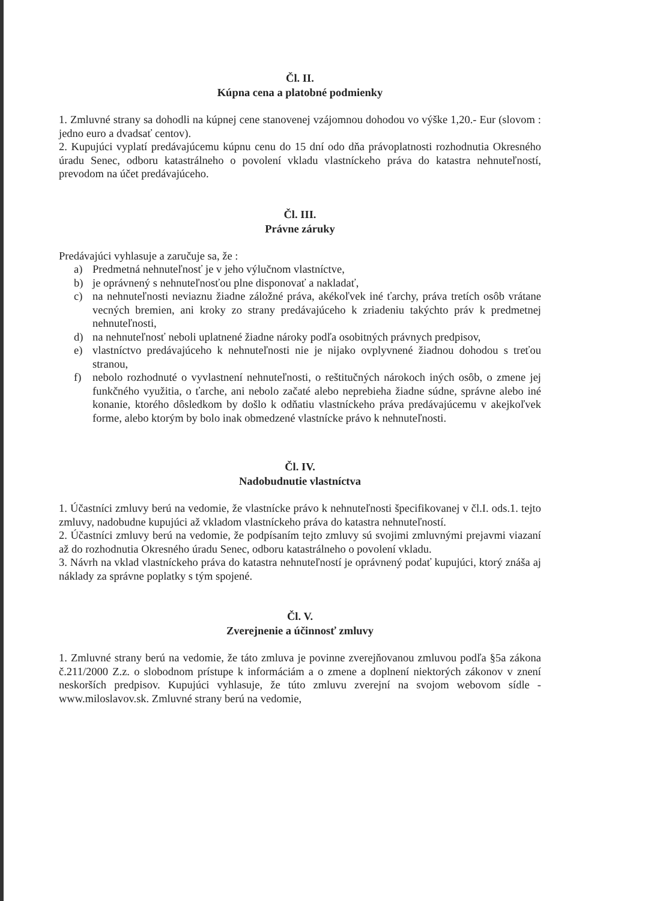Čl. II.
Kúpna cena a platobné podmienky
1. Zmluvné strany sa dohodli na kúpnej cene stanovenej vzájomnou dohodou vo výške 1,20.- Eur (slovom : jedno euro a dvadsať centov).
2. Kupujúci vyplatí predávajúcemu kúpnu cenu do 15 dní odo dňa právoplatnosti rozhodnutia Okresného úradu Senec, odboru katastrálneho o povolení vkladu vlastníckeho práva do katastra nehnuteľností, prevodom na účet predávajúceho.
Čl. III.
Právne záruky
Predávajúci vyhlasuje a zaručuje sa, že :
a) Predmetná nehnuteľnosť je v jeho výlučnom vlastníctve,
b) je oprávnený s nehnuteľnosťou plne disponovať a nakladať,
c) na nehnuteľnosti neviaznu žiadne záložné práva, akékoľvek iné ťarchy, práva tretích osôb vrátane vecných bremien, ani kroky zo strany predávajúceho k zriadeniu takýchto práv k predmetnej nehnuteľnosti,
d) na nehnuteľnosť neboli uplatnené žiadne nároky podľa osobitných právnych predpisov,
e) vlastníctvo predávajúceho k nehnuteľnosti nie je nijako ovplyvnené žiadnou dohodou s treťou stranou,
f) nebolo rozhodnuté o vyvlastnení nehnuteľnosti, o reštitučných nárokoch iných osôb, o zmene jej funkčného využitia, o ťarche, ani nebolo začaté alebo neprebieha žiadne súdne, správne alebo iné konanie, ktorého dôsledkom by došlo k odňatiu vlastníckeho práva predávajúcemu v akejkoľvek forme, alebo ktorým by bolo inak obmedzené vlastnícke právo k nehnuteľnosti.
Čl. IV.
Nadobudnutie vlastníctva
1. Účastníci zmluvy berú na vedomie, že vlastnícke právo k nehnuteľnosti špecifikovanej v čl.I. ods.1. tejto zmluvy, nadobudne kupujúci až vkladom vlastníckeho práva do katastra nehnuteľností.
2. Účastníci zmluvy berú na vedomie, že podpísaním tejto zmluvy sú svojimi zmluvnými prejavmi viazaní až do rozhodnutia Okresného úradu Senec, odboru katastrálneho o povolení vkladu.
3. Návrh na vklad vlastníckeho práva do katastra nehnuteľností je oprávnený podať kupujúci, ktorý znáša aj náklady za správne poplatky s tým spojené.
Čl. V.
Zverejnenie a účinnosť zmluvy
1. Zmluvné strany berú na vedomie, že táto zmluva je povinne zverejňovanou zmluvou podľa §5a zákona č.211/2000 Z.z. o slobodnom prístupe k informáciám a o zmene a doplnení niektorých zákonov v znení neskorších predpisov. Kupujúci vyhlasuje, že túto zmluvu zverejní na svojom webovom sídle - www.miloslavov.sk. Zmluvné strany berú na vedomie,